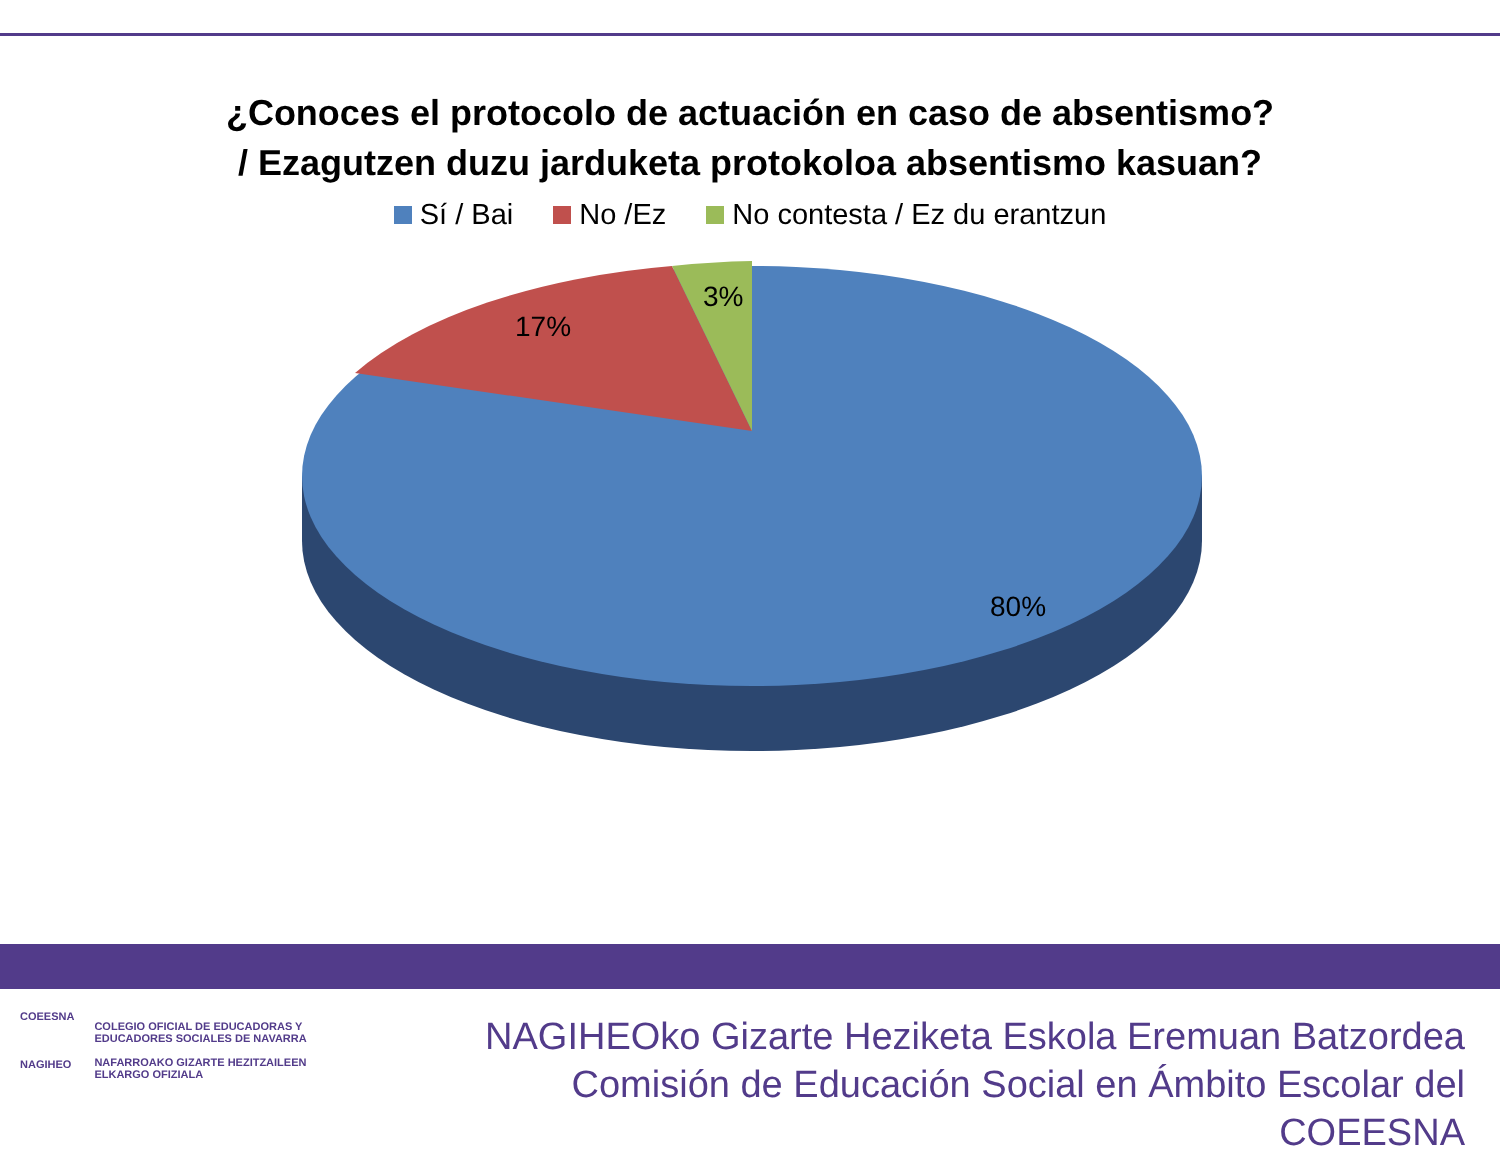¿Conoces el protocolo de actuación en caso de absentismo?
/ Ezagutzen duzu jarduketa protokoloa absentismo kasuan?
Sí / Bai No /Ez No contesta / Ez du erantzun
17%
3%
80%
COEESNA
NAGIHEO
COLEGIO OFICIAL DE EDUCADORAS Y
EDUCADORES SOCIALES DE NAVARRA
NAFARROAKO GIZARTE HEZITZAILEEN
ELKARGO OFIZIALA
NAGIHEOko Gizarte Heziketa Eskola Eremuan Batzordea
Comisión de Educación Social en Ámbito Escolar del COEESNA